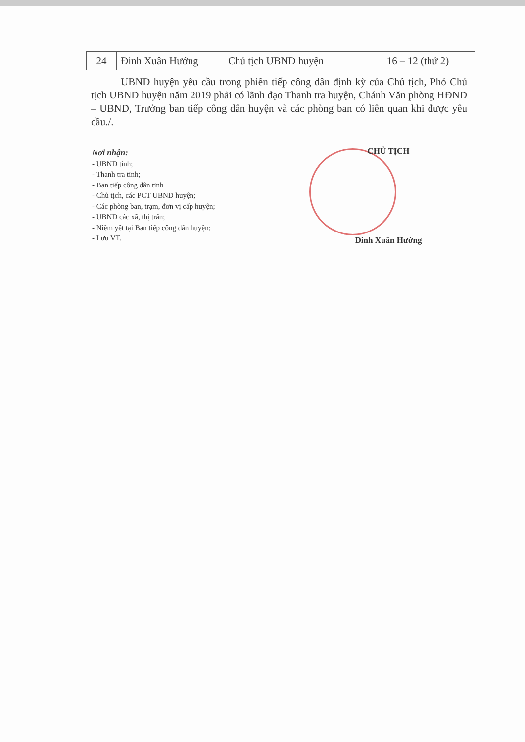| 24 | Đinh Xuân Hướng | Chủ tịch UBND huyện | 16 – 12 (thứ 2) |
UBND huyện yêu cầu trong phiên tiếp công dân định kỳ của Chủ tịch, Phó Chủ tịch UBND huyện năm 2019 phải có lãnh đạo Thanh tra huyện, Chánh Văn phòng HĐND – UBND, Trưởng ban tiếp công dân huyện và các phòng ban có liên quan khi được yêu cầu./.
Nơi nhận:
- UBND tỉnh;
- Thanh tra tỉnh;
- Ban tiếp công dân tỉnh
- Chủ tịch, các PCT UBND huyện;
- Các phòng ban, trạm, đơn vị cấp huyện;
- UBND các xã, thị trấn;
- Niêm yết tại Ban tiếp công dân huyện;
- Lưu VT.
CHỦ TỊCH
Đinh Xuân Hướng